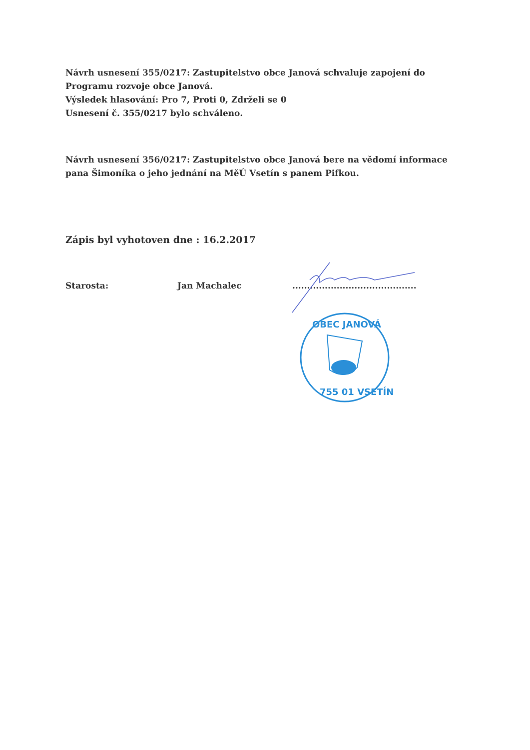Návrh usnesení 355/0217: Zastupitelstvo obce Janová schvaluje zapojení do Programu rozvoje obce Janová.
Výsledek hlasování: Pro 7, Proti 0, Zdrželi se 0
Usnesení č. 355/0217 bylo schváleno.
Návrh usnesení 356/0217: Zastupitelstvo obce Janová bere na vědomí informace pana Šimoníka o jeho jednání na MěÚ Vsetín s panem Pifkou.
Zápis byl vyhotoven dne : 16.2.2017
Starosta: Jan Machalec..........................................
OBEC JANOVÁ
755 01 VSETÍN